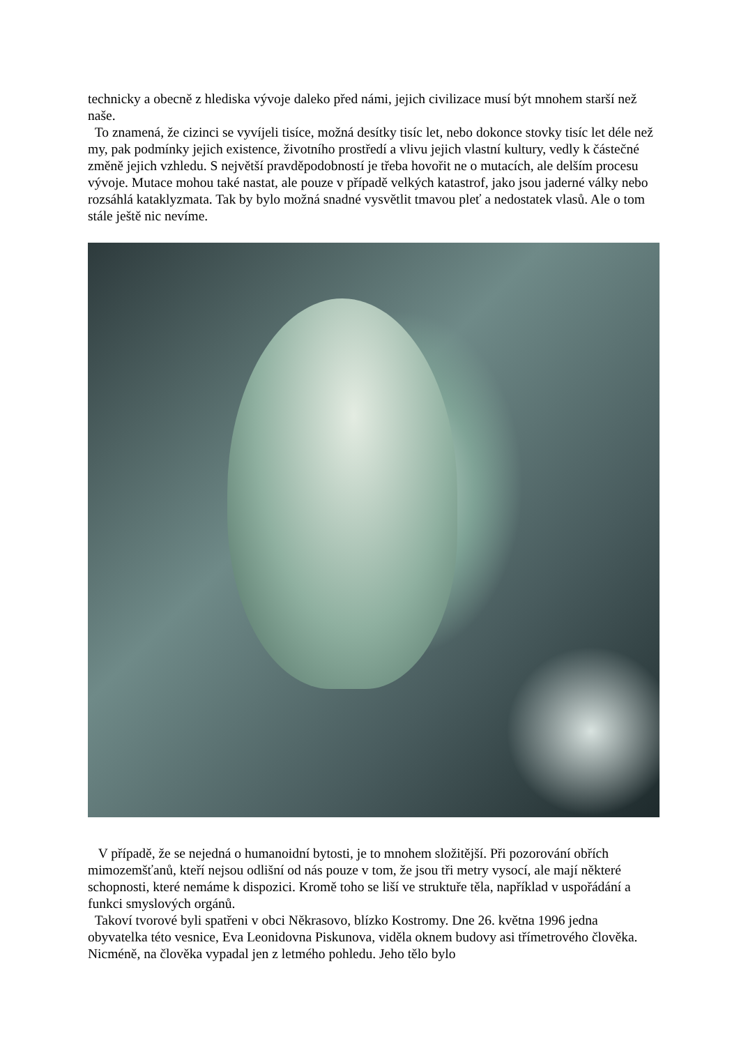technicky a obecně z hlediska vývoje daleko před námi, jejich civilizace musí být mnohem starší než naše.
To znamená, že cizinci se vyvíjeli tisíce, možná desítky tisíc let, nebo dokonce stovky tisíc let déle než my, pak podmínky jejich existence, životního prostředí a vlivu jejich vlastní kultury, vedly k částečné změně jejich vzhledu. S největší pravděpodobností je třeba hovořit ne o mutacích, ale delším procesu vývoje. Mutace mohou také nastat, ale pouze v případě velkých katastrof, jako jsou jaderné války nebo rozsáhlá kataklyzmata. Tak by bylo možná snadné vysvětlit tmavou pleť a nedostatek vlasů. Ale o tom stále ještě nic nevíme.
V případě, že se nejedná o humanoidní bytosti, je to mnohem složitější. Při pozorování obřích mimozemšťanů, kteří nejsou odlišní od nás pouze v tom, že jsou tři metry vysocí, ale mají některé schopnosti, které nemáme k dispozici. Kromě toho se liší ve struktuře těla, například v uspořádání a funkci smyslových orgánů.
Takoví tvorové byli spatřeni v obci Někrasovo, blízko Kostromy. Dne 26. května 1996 jedna obyvatelka této vesnice, Eva Leonidovna Piskunova, viděla oknem budovy asi třímetrového člověka. Nicméně, na člověka vypadal jen z letmého pohledu. Jeho tělo bylo